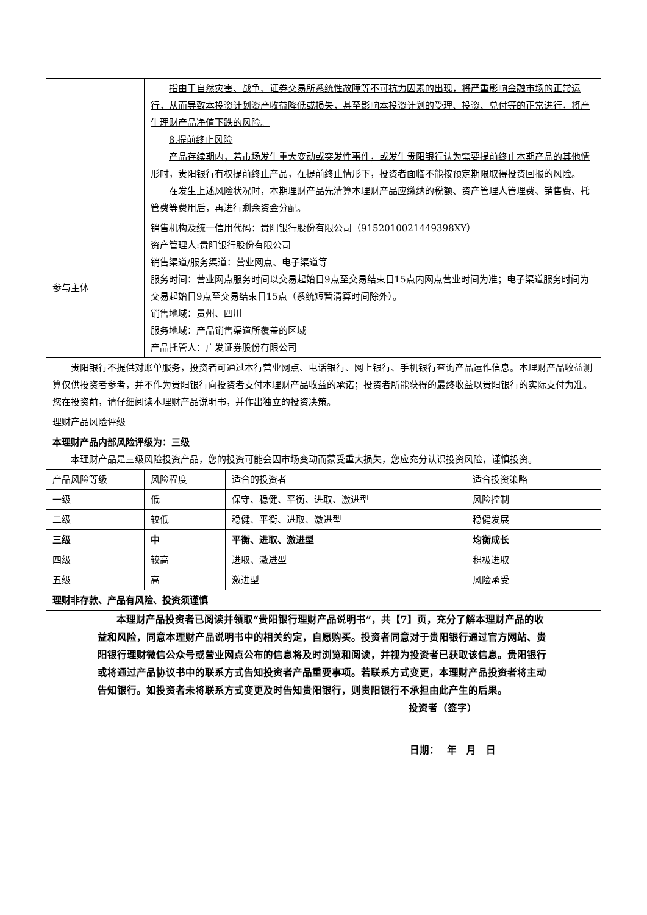| | 指由于自然灾害、战争、证券交易所系统性故障等不可抗力因素的出现，将严重影响金融市场的正常运行，从而导致本投资计划资产收益降低或损失，甚至影响本投资计划的受理、投资、兑付等的正常进行，将产生理财产品净值下跌的风险。 8.提前终止风险 产品存续期内，若市场发生重大变动或突发性事件，或发生贵阳银行认为需要提前终止本期产品的其他情形时，贵阳银行有权提前终止产品，在提前终止情形下，投资者面临不能按预定期限取得投资回报的风险。 在发生上述风险状况时，本期理财产品先清算本理财产品应缴纳的税额、资产管理人管理费、销售费、托管费等费用后，再进行剩余资金分配。 | | |
| 参与主体 | 销售机构及统一信用代码：贵阳银行股份有限公司（9152010021449398XY） 资产管理人:贵阳银行股份有限公司 销售渠道/服务渠道：营业网点、电子渠道等 服务时间：营业网点服务时间以交易起始日9点至交易结束日15点内网点营业时间为准；电子渠道服务时间为交易起始日9点至交易结束日15点（系统短暂清算时间除外）。 销售地域：贵州、四川 服务地域：产品销售渠道所覆盖的区域 产品托管人：广发证券股份有限公司 | | |
| 贵阳银行不提供对账单服务，投资者可通过本行营业网点、电话银行、网上银行、手机银行查询产品运作信息。本理财产品收益测算仅供投资者参考，并不作为贵阳银行向投资者支付本理财产品收益的承诺；投资者所能获得的最终收益以贵阳银行的实际支付为准。您在投资前，请仔细阅读本理财产品说明书，并作出独立的投资决策。 | | | |
| 理财产品风险评级 | | | |
| 本理财产品内部风险评级为：三级 本理财产品是三级风险投资产品，您的投资可能会因市场变动而蒙受重大损失，您应充分认识投资风险，谨慎投资。 | | | |
| 产品风险等级 | 风险程度 | 适合的投资者 | 适合投资策略 |
| 一级 | 低 | 保守、稳健、平衡、进取、激进型 | 风险控制 |
| 二级 | 较低 | 稳健、平衡、进取、激进型 | 稳健发展 |
| 三级 | 中 | 平衡、进取、激进型 | 均衡成长 |
| 四级 | 较高 | 进取、激进型 | 积极进取 |
| 五级 | 高 | 激进型 | 风险承受 |
| 理财非存款、产品有风险、投资须谨慎 | | | |
本理财产品投资者已阅读并领取“贵阳银行理财产品说明书”，共【7】页，充分了解本理财产品的收益和风险，同意本理财产品说明书中的相关约定，自愿购买。投资者同意对于贵阳银行通过官方网站、贵阳银行理财微信公众号或营业网点公布的信息将及时浏览和阅读，并视为投资者已获取该信息。贵阳银行或将通过产品协议书中的联系方式告知投资者产品重要事项。若联系方式变更，本理财产品投资者将主动告知银行。如投资者未将联系方式变更及时告知贵阳银行，则贵阳银行不承担由此产生的后果。
投资者（签字）
日期：　 年　月　日